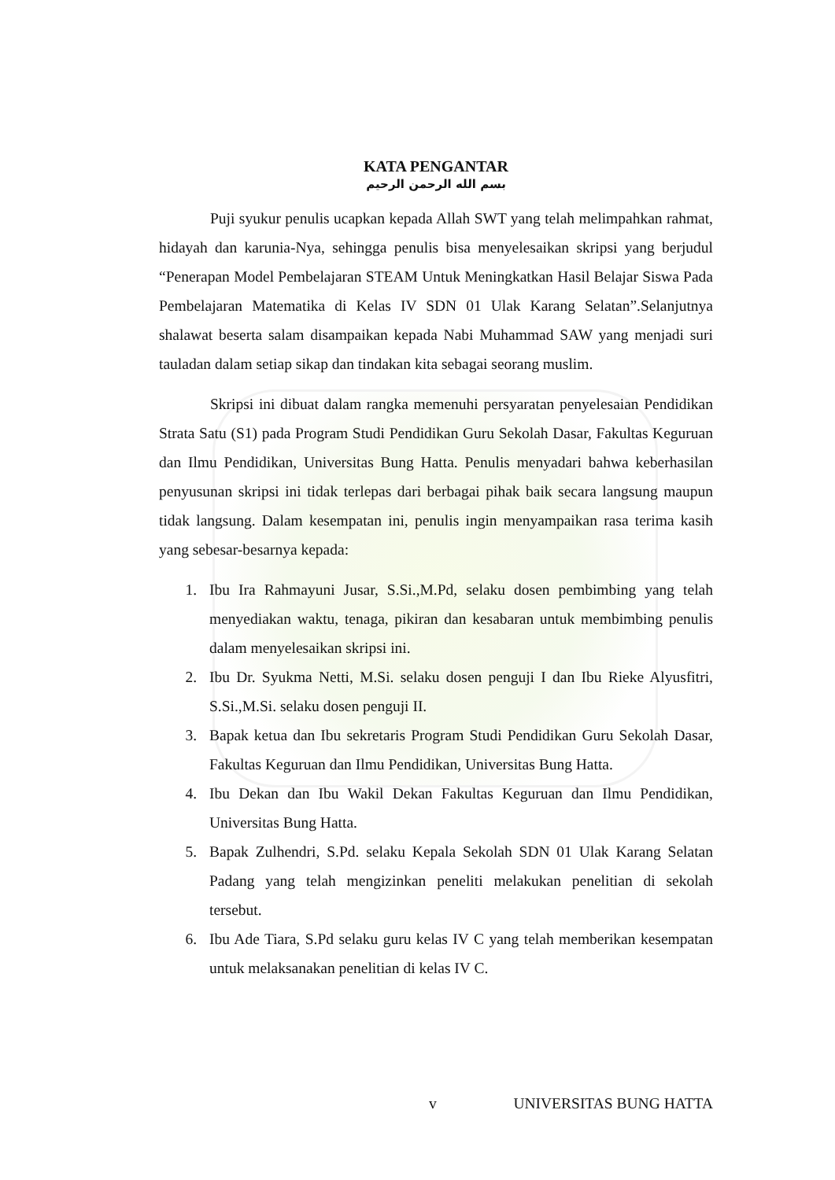KATA PENGANTAR
بسم الله الرحمن الرحيم
Puji syukur penulis ucapkan kepada Allah SWT yang telah melimpahkan rahmat, hidayah dan karunia-Nya, sehingga penulis bisa menyelesaikan skripsi yang berjudul “Penerapan Model Pembelajaran STEAM Untuk Meningkatkan Hasil Belajar Siswa Pada Pembelajaran Matematika di Kelas IV SDN 01 Ulak Karang Selatan”.Selanjutnya shalawat beserta salam disampaikan kepada Nabi Muhammad SAW yang menjadi suri tauladan dalam setiap sikap dan tindakan kita sebagai seorang muslim.
Skripsi ini dibuat dalam rangka memenuhi persyaratan penyelesaian Pendidikan Strata Satu (S1) pada Program Studi Pendidikan Guru Sekolah Dasar, Fakultas Keguruan dan Ilmu Pendidikan, Universitas Bung Hatta. Penulis menyadari bahwa keberhasilan penyusunan skripsi ini tidak terlepas dari berbagai pihak baik secara langsung maupun tidak langsung. Dalam kesempatan ini, penulis ingin menyampaikan rasa terima kasih yang sebesar-besarnya kepada:
1. Ibu Ira Rahmayuni Jusar, S.Si.,M.Pd, selaku dosen pembimbing yang telah menyediakan waktu, tenaga, pikiran dan kesabaran untuk membimbing penulis dalam menyelesaikan skripsi ini.
2. Ibu Dr. Syukma Netti, M.Si. selaku dosen penguji I dan Ibu Rieke Alyusfitri, S.Si.,M.Si. selaku dosen penguji II.
3. Bapak ketua dan Ibu sekretaris Program Studi Pendidikan Guru Sekolah Dasar, Fakultas Keguruan dan Ilmu Pendidikan, Universitas Bung Hatta.
4. Ibu Dekan dan Ibu Wakil Dekan Fakultas Keguruan dan Ilmu Pendidikan, Universitas Bung Hatta.
5. Bapak Zulhendri, S.Pd. selaku Kepala Sekolah SDN 01 Ulak Karang Selatan Padang yang telah mengizinkan peneliti melakukan penelitian di sekolah tersebut.
6. Ibu Ade Tiara, S.Pd selaku guru kelas IV C yang telah memberikan kesempatan untuk melaksanakan penelitian di kelas IV C.
v UNIVERSITAS BUNG HATTA